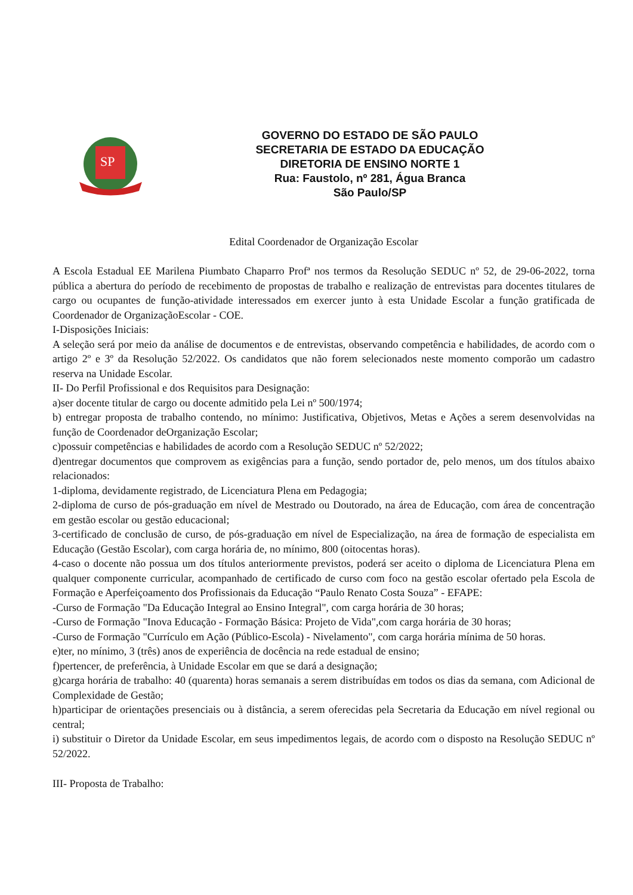SP
GOVERNO DO ESTADO DE SÃO PAULO
SECRETARIA DE ESTADO DA EDUCAÇÃO
DIRETORIA DE ENSINO NORTE 1
Rua: Faustolo, nº 281, Água Branca
São Paulo/SP
Edital Coordenador de Organização Escolar
A Escola Estadual EE Marilena Piumbato Chaparro Profª nos termos da Resolução SEDUC nº 52, de 29-06-2022, torna pública a abertura do período de recebimento de propostas de trabalho e realização de entrevistas para docentes titulares de cargo ou ocupantes de função-atividade interessados em exercer junto à esta Unidade Escolar a função gratificada de Coordenador de OrganizaçãoEscolar - COE.
I-Disposições Iniciais:
A seleção será por meio da análise de documentos e de entrevistas, observando competência e habilidades, de acordo com o artigo 2º e 3º da Resolução 52/2022. Os candidatos que não forem selecionados neste momento comporão um cadastro reserva na Unidade Escolar.
II- Do Perfil Profissional e dos Requisitos para Designação:
a)ser docente titular de cargo ou docente admitido pela Lei nº 500/1974;
b) entregar proposta de trabalho contendo, no mínimo: Justificativa, Objetivos, Metas e Ações a serem desenvolvidas na função de Coordenador deOrganização Escolar;
c)possuir competências e habilidades de acordo com a Resolução SEDUC nº 52/2022;
d)entregar documentos que comprovem as exigências para a função, sendo portador de, pelo menos, um dos títulos abaixo relacionados:
1-diploma, devidamente registrado, de Licenciatura Plena em Pedagogia;
2-diploma de curso de pós-graduação em nível de Mestrado ou Doutorado, na área de Educação, com área de concentração em gestão escolar ou gestão educacional;
3-certificado de conclusão de curso, de pós-graduação em nível de Especialização, na área de formação de especialista em Educação (Gestão Escolar), com carga horária de, no mínimo, 800 (oitocentas horas).
4-caso o docente não possua um dos títulos anteriormente previstos, poderá ser aceito o diploma de Licenciatura Plena em qualquer componente curricular, acompanhado de certificado de curso com foco na gestão escolar ofertado pela Escola de Formação e Aperfeiçoamento dos Profissionais da Educação “Paulo Renato Costa Souza” - EFAPE:
-Curso de Formação "Da Educação Integral ao Ensino Integral", com carga horária de 30 horas;
-Curso de Formação "Inova Educação - Formação Básica: Projeto de Vida",com carga horária de 30 horas;
-Curso de Formação "Currículo em Ação (Público-Escola) - Nivelamento", com carga horária mínima de 50 horas.
e)ter, no mínimo, 3 (três) anos de experiência de docência na rede estadual de ensino;
f)pertencer, de preferência, à Unidade Escolar em que se dará a designação;
g)carga horária de trabalho: 40 (quarenta) horas semanais a serem distribuídas em todos os dias da semana, com Adicional de Complexidade de Gestão;
h)participar de orientações presenciais ou à distância, a serem oferecidas pela Secretaria da Educação em nível regional ou central;
i) substituir o Diretor da Unidade Escolar, em seus impedimentos legais, de acordo com o disposto na Resolução SEDUC nº 52/2022.
III- Proposta de Trabalho: